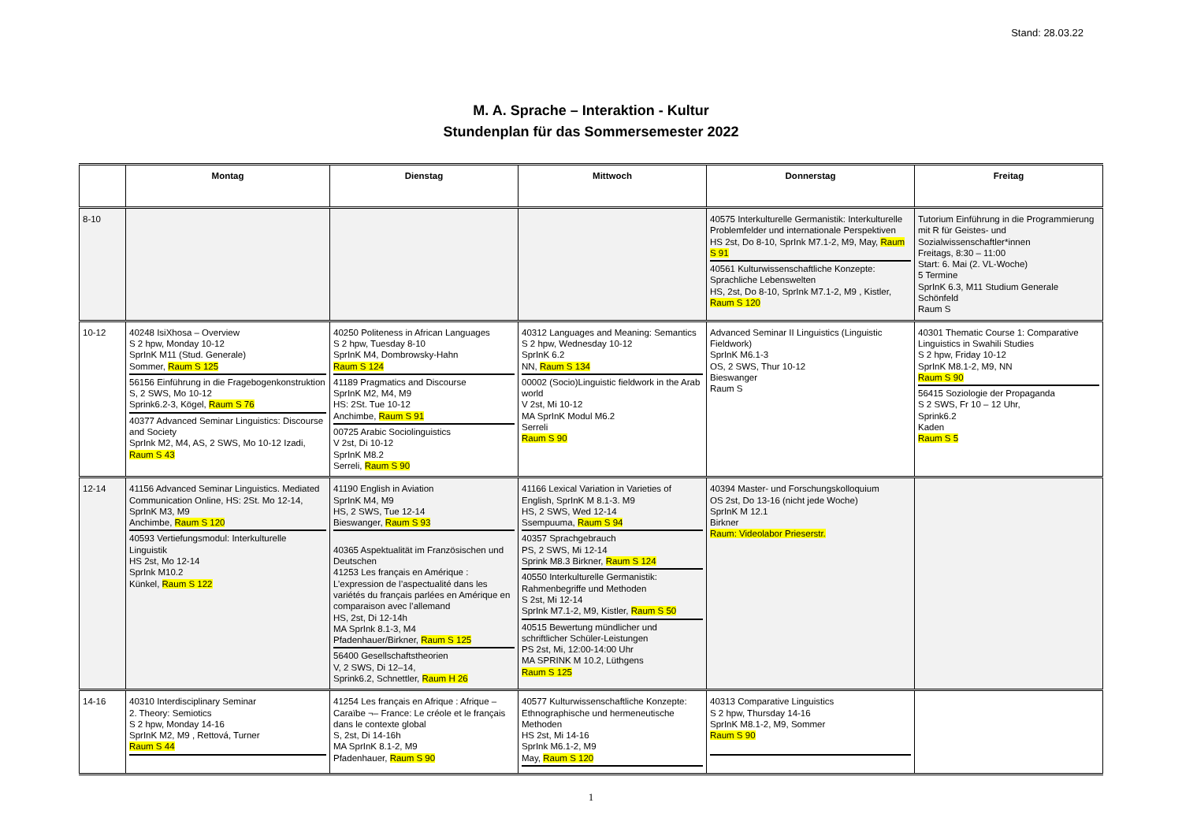Stand: 28.03.22
M. A. Sprache – Interaktion - Kultur
Stundenplan für das Sommersemester 2022
| | Montag | Dienstag | Mittwoch | Donnerstag | Freitag |
| --- | --- | --- | --- | --- | --- |
| 8-10 | | | | 40575 Interkulturelle Germanistik: Interkulturelle Problemfelder und internationale Perspektiven HS 2st, Do 8-10, SprInk M7.1-2, M9, May, Raum S 91 40561 Kulturwissenschaftliche Konzepte: Sprachliche Lebenswelten HS, 2st, Do 8-10, SprInk M7.1-2, M9 , Kistler, Raum S 120 | Tutorium Einführung in die Programmierung mit R für Geistes- und Sozialwissenschaftler*innen Freitags, 8:30 – 11:00 Start: 6. Mai (2. VL-Woche) 5 Termine SprInK 6.3, M11 Studium Generale Schönfeld Raum S |
| 10-12 | 40248 IsiXhosa – Overview S 2 hpw, Monday 10-12 SprInK M11 (Stud. Generale) Sommer, Raum S 125 56156 Einführung in die Fragebogenkonstruktion S, 2 SWS, Mo 10-12 Sprink6.2-3, Kögel, Raum S 76 40377 Advanced Seminar Linguistics: Discourse and Society SprInk M2, M4, AS, 2 SWS, Mo 10-12 Izadi, Raum S 43 | 40250 Politeness in African Languages S 2 hpw, Tuesday 8-10 SprInK M4, Dombrowsky-Hahn Raum S 124 41189 Pragmatics and Discourse SprInK M2, M4, M9 HS: 2St. Tue 10-12 Anchimbe, Raum S 91 00725 Arabic Sociolinguistics V 2st, Di 10-12 SprInK M8.2 Serreli, Raum S 90 | 40312 Languages and Meaning: Semantics S 2 hpw, Wednesday 10-12 SprInK 6.2 NN, Raum S 134 00002 (Socio)Linguistic fieldwork in the Arab world V 2st, Mi 10-12 MA SprInK Modul M6.2 Serreli Raum S 90 | Advanced Seminar II Linguistics (Linguistic Fieldwork) SprInK M6.1-3 OS, 2 SWS, Thur 10-12 Bieswanger Raum S | 40301 Thematic Course 1: Comparative Linguistics in Swahili Studies S 2 hpw, Friday 10-12 SprInK M8.1-2, M9, NN Raum S 90 56415 Soziologie der Propaganda S 2 SWS, Fr 10 – 12 Uhr, Sprink6.2 Kaden Raum S 5 |
| 12-14 | 41156 Advanced Seminar Linguistics. Mediated Communication Online, HS: 2St. Mo 12-14, SprInK M3, M9 Anchimbe, Raum S 120 40593 Vertiefungsmodul: Interkulturelle Linguistik HS 2st, Mo 12-14 SprInk M10.2 Künkel, Raum S 122 | 41190 English in Aviation SprInK M4, M9 HS, 2 SWS, Tue 12-14 Bieswanger, Raum S 93 40365 Aspektualität im Französischen und Deutschen 41253 Les français en Amérique : L’expression de l’aspectualité dans les variétés du français parlées en Amérique en comparaison avec l’allemand HS, 2st, Di 12-14h MA SprInk 8.1-3, M4 Pfadenhauer/Birkner, Raum S 125 56400 Gesellschaftstheorien V, 2 SWS, Di 12–14, Sprink6.2, Schnettler, Raum H 26 | 41166 Lexical Variation in Varieties of English, SprInK M 8.1-3. M9 HS, 2 SWS, Wed 12-14 Ssempuuma, Raum S 94 40357 Sprachgebrauch PS, 2 SWS, Mi 12-14 Sprink M8.3 Birkner, Raum S 124 40550 Interkulturelle Germanistik: Rahmenbegriffe und Methoden S 2st, Mi 12-14 SprInk M7.1-2, M9, Kistler, Raum S 50 40515 Bewertung mündlicher und schriftlicher Schüler-Leistungen PS 2st, Mi, 12:00-14:00 Uhr MA SPRINK M 10.2, Lüthgens Raum S 125 | 40394 Master- und Forschungskolloquium OS 2st, Do 13-16 (nicht jede Woche) SprInK M 12.1 Birkner Raum: Videolabor Prieserstr. | |
| 14-16 | 40310 Interdisciplinary Seminar 2. Theory: Semiotics S 2 hpw, Monday 14-16 SprInK M2, M9 , Rettová, Turner Raum S 44 | 41254 Les français en Afrique : Afrique – Caraïbe ¬– France: Le créole et le français dans le contexte global S, 2st, Di 14-16h MA SprInK 8.1-2, M9 Pfadenhauer, Raum S 90 | 40577 Kulturwissenschaftliche Konzepte: Ethnographische und hermeneutische Methoden HS 2st, Mi 14-16 SprInk M6.1-2, M9 May, Raum S 120 | 40313 Comparative Linguistics S 2 hpw, Thursday 14-16 SprInK M8.1-2, M9, Sommer Raum S 90 | |
1